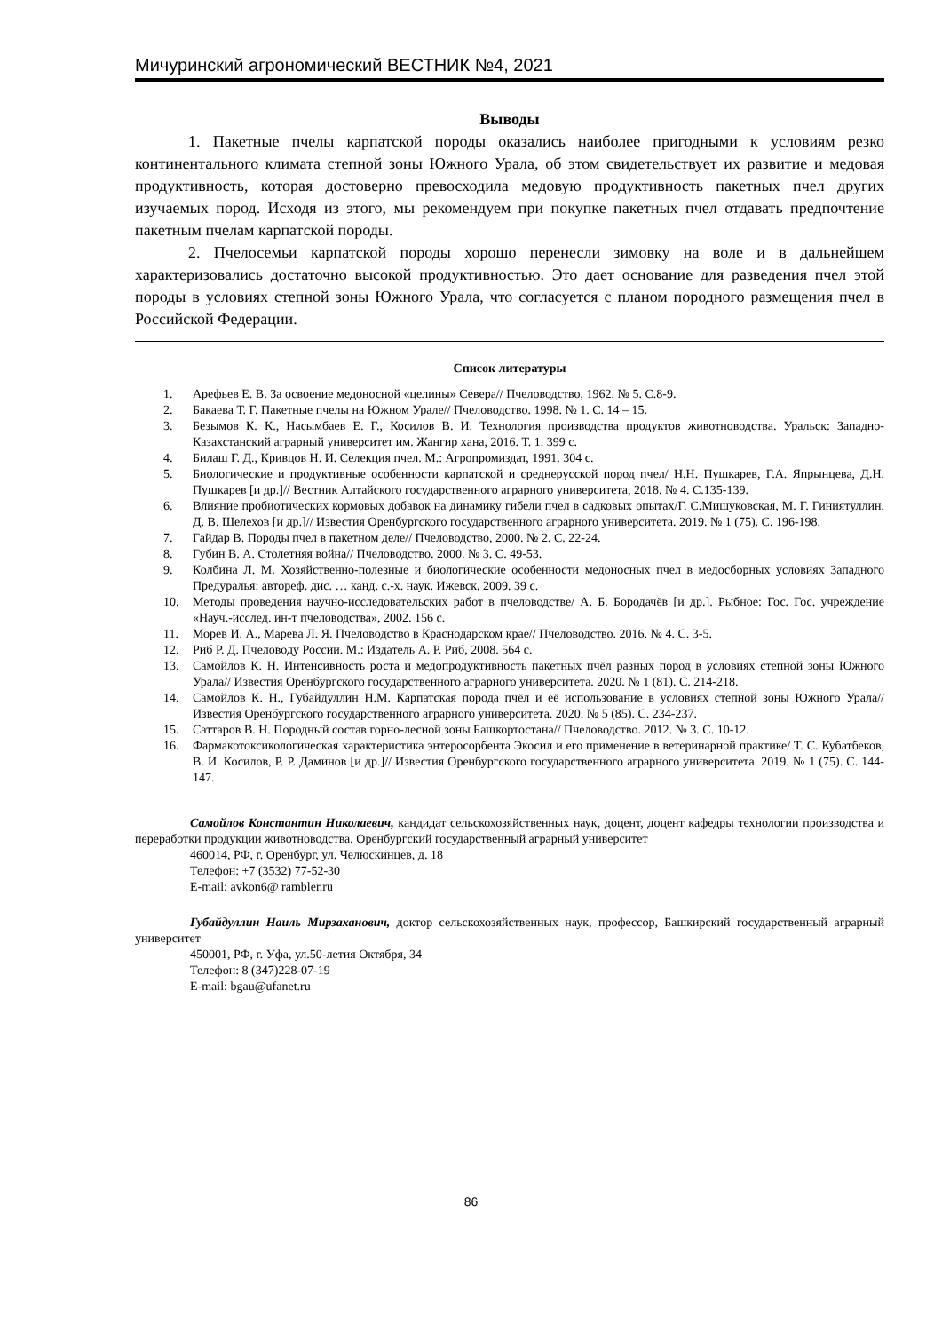Мичуринский агрономический ВЕСТНИК №4, 2021
Выводы
1. Пакетные пчелы карпатской породы оказались наиболее пригодными к условиям резко континентального климата степной зоны Южного Урала, об этом свидетельствует их развитие и медовая продуктивность, которая достоверно превосходила медовую продуктивность пакетных пчел других изучаемых пород. Исходя из этого, мы рекомендуем при покупке пакетных пчел отдавать предпочтение пакетным пчелам карпатской породы.
2. Пчелосемьи карпатской породы хорошо перенесли зимовку на воле и в дальнейшем характеризовались достаточно высокой продуктивностью. Это дает основание для разведения пчел этой породы в условиях степной зоны Южного Урала, что согласуется с планом породного размещения пчел в Российской Федерации.
Список литературы
1. Арефьев Е. В. За освоение медоносной «целины» Севера// Пчеловодство, 1962. № 5. С.8-9.
2. Бакаева Т. Г. Пакетные пчелы на Южном Урале// Пчеловодство. 1998. № 1. С. 14 – 15.
3. Безымов К. К., Насымбаев Е. Г., Косилов В. И. Технология производства продуктов животноводства. Уральск: Западно-Казахстанский аграрный университет им. Жангир хана, 2016. Т. 1. 399 с.
4. Билаш Г. Д., Кривцов Н. И. Селекция пчел. М.: Агропромиздат, 1991. 304 с.
5. Биологические и продуктивные особенности карпатской и среднерусской пород пчел/ Н.Н. Пушкарев, Г.А. Япрынцева, Д.Н. Пушкарев [и др.]// Вестник Алтайского государственного аграрного университета, 2018. № 4. С.135-139.
6. Влияние пробиотических кормовых добавок на динамику гибели пчел в садковых опытах/Г. С.Мишуковская, М. Г. Гиниятуллин, Д. В. Шелехов [и др.]// Известия Оренбургского государственного аграрного университета. 2019. № 1 (75). С. 196-198.
7. Гайдар В. Породы пчел в пакетном деле// Пчеловодство, 2000. № 2. С. 22-24.
8. Губин В. А. Столетняя война// Пчеловодство. 2000. № 3. С. 49-53.
9. Колбина Л. М. Хозяйственно-полезные и биологические особенности медоносных пчел в медосборных условиях Западного Предуралья: автореф. дис. … канд. с.-х. наук. Ижевск, 2009. 39 с.
10. Методы проведения научно-исследовательских работ в пчеловодстве/ А. Б. Бородачёв [и др.]. Рыбное: Гос. Гос. учреждение «Науч.-исслед. ин-т пчеловодства», 2002. 156 с.
11. Морев И. А., Марева Л. Я. Пчеловодство в Краснодарском крае// Пчеловодство. 2016. № 4. С. 3-5.
12. Риб Р. Д. Пчеловоду России. М.: Издатель А. Р. Риб, 2008. 564 с.
13. Самойлов К. Н. Интенсивность роста и медопродуктивность пакетных пчёл разных пород в условиях степной зоны Южного Урала// Известия Оренбургского государственного аграрного университета. 2020. № 1 (81). С. 214-218.
14. Самойлов К. Н., Губайдуллин Н.М. Карпатская порода пчёл и её использование в условиях степной зоны Южного Урала// Известия Оренбургского государственного аграрного университета. 2020. № 5 (85). С. 234-237.
15. Саттаров В. Н. Породный состав горно-лесной зоны Башкортостана// Пчеловодство. 2012. № 3. С. 10-12.
16. Фармакотоксикологическая характеристика энтеросорбента Экосил и его применение в ветеринарной практике/ Т. С. Кубатбеков, В. И. Косилов, Р. Р. Даминов [и др.]// Известия Оренбургского государственного аграрного университета. 2019. № 1 (75). С. 144-147.
Самойлов Константин Николаевич, кандидат сельскохозяйственных наук, доцент, доцент кафедры технологии производства и переработки продукции животноводства, Оренбургский государственный аграрный университет
460014, РФ, г. Оренбург, ул. Челюскинцев, д. 18
Телефон: +7 (3532) 77-52-30
E-mail: avkon6@ rambler.ru
Губайдуллин Наиль Мирзаханович, доктор сельскохозяйственных наук, профессор, Башкирский государственный аграрный университет
450001, РФ, г. Уфа, ул.50-летия Октября, 34
Телефон: 8 (347)228-07-19
E-mail: bgau@ufanet.ru
86